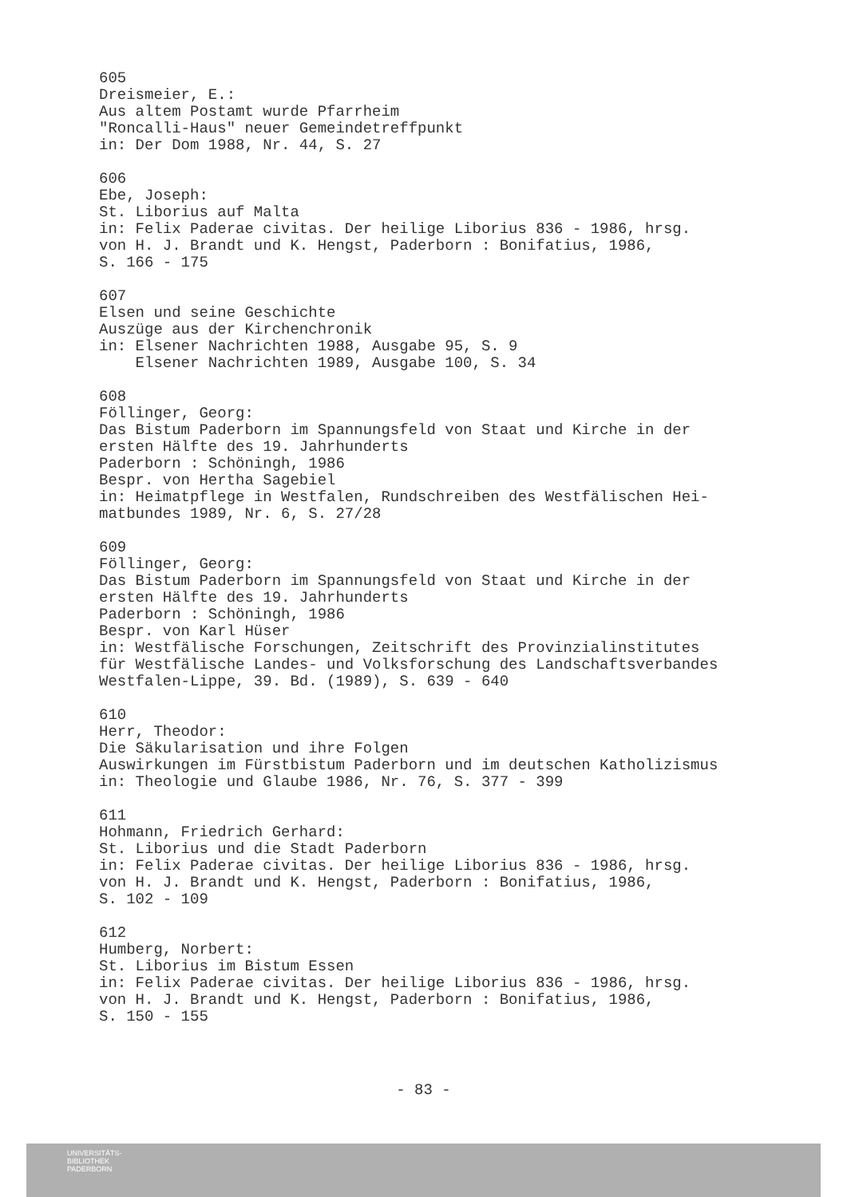605
Dreismeier, E.:
Aus altem Postamt wurde Pfarrheim
"Roncalli-Haus" neuer Gemeindetreffpunkt
in: Der Dom 1988, Nr. 44, S. 27
606
Ebe, Joseph:
St. Liborius auf Malta
in: Felix Paderae civitas. Der heilige Liborius 836 - 1986, hrsg.
von H. J. Brandt und K. Hengst, Paderborn : Bonifatius, 1986,
S. 166 - 175
607
Elsen und seine Geschichte
Auszüge aus der Kirchenchronik
in: Elsener Nachrichten 1988, Ausgabe 95, S. 9
Elsener Nachrichten 1989, Ausgabe 100, S. 34
608
Föllinger, Georg:
Das Bistum Paderborn im Spannungsfeld von Staat und Kirche in der
ersten Hälfte des 19. Jahrhunderts
Paderborn : Schöningh, 1986
Bespr. von Hertha Sagebiel
in: Heimatpflege in Westfalen, Rundschreiben des Westfälischen Hei-
matbundes 1989, Nr. 6, S. 27/28
609
Föllinger, Georg:
Das Bistum Paderborn im Spannungsfeld von Staat und Kirche in der
ersten Hälfte des 19. Jahrhunderts
Paderborn : Schöningh, 1986
Bespr. von Karl Hüser
in: Westfälische Forschungen, Zeitschrift des Provinzialinstitutes
für Westfälische Landes- und Volksforschung des Landschaftsverbandes
Westfalen-Lippe, 39. Bd. (1989), S. 639 - 640
610
Herr, Theodor:
Die Säkularisation und ihre Folgen
Auswirkungen im Fürstbistum Paderborn und im deutschen Katholizismus
in: Theologie und Glaube 1986, Nr. 76, S. 377 - 399
611
Hohmann, Friedrich Gerhard:
St. Liborius und die Stadt Paderborn
in: Felix Paderae civitas. Der heilige Liborius 836 - 1986, hrsg.
von H. J. Brandt und K. Hengst, Paderborn : Bonifatius, 1986,
S. 102 - 109
612
Humberg, Norbert:
St. Liborius im Bistum Essen
in: Felix Paderae civitas. Der heilige Liborius 836 - 1986, hrsg.
von H. J. Brandt und K. Hengst, Paderborn : Bonifatius, 1986,
S. 150 - 155
- 83 -
UNIVERSITÄTS-
BIBLIOTHEK
PADERBORN